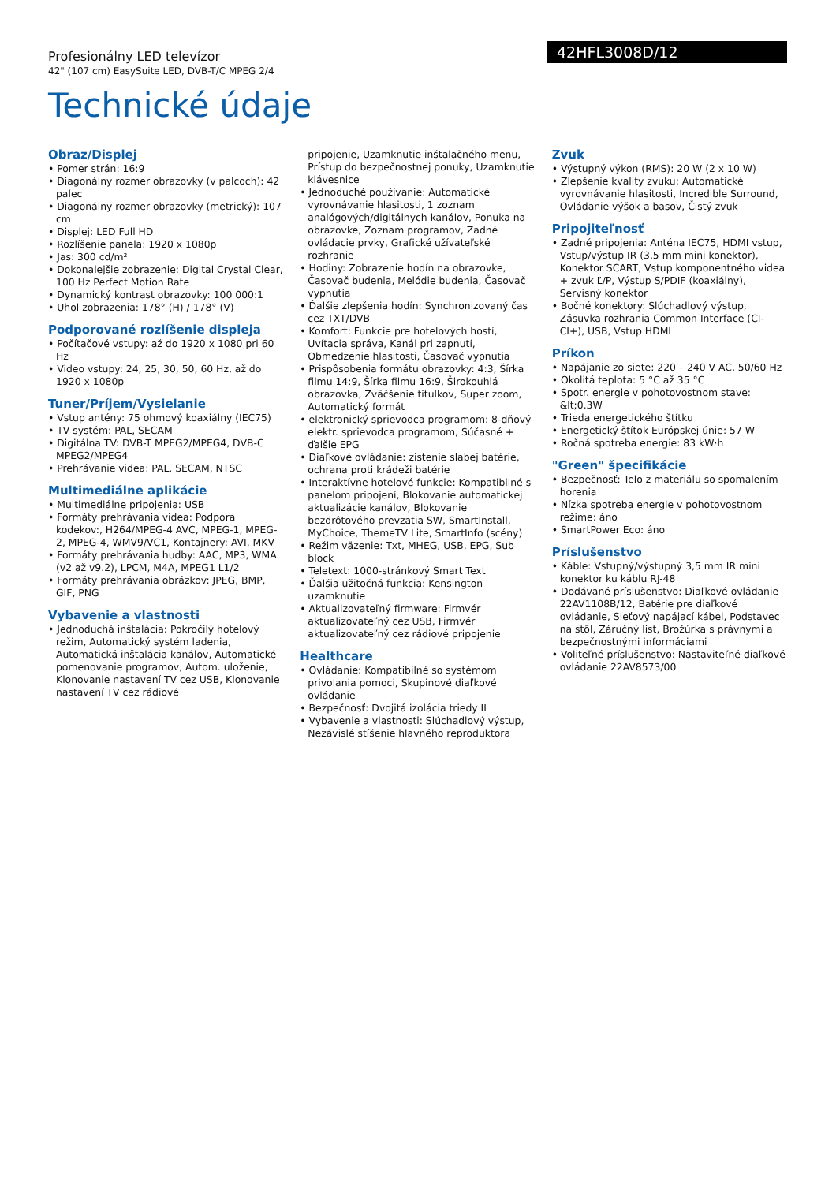Profesionálny LED televízor
42" (107 cm) EasySuite LED, DVB-T/C MPEG 2/4
42HFL3008D/12
Technické údaje
Obraz/Displej
• Pomer strán: 16:9
• Diagonálny rozmer obrazovky (v palcoch): 42 palec
• Diagonálny rozmer obrazovky (metrický): 107 cm
• Displej: LED Full HD
• Rozlíšenie panela: 1920 x 1080p
• Jas: 300 cd/m²
• Dokonalejšie zobrazenie: Digital Crystal Clear, 100 Hz Perfect Motion Rate
• Dynamický kontrast obrazovky: 100 000:1
• Uhol zobrazenia: 178° (H) / 178° (V)
Podporované rozlíšenie displeja
• Počítačové vstupy: až do 1920 x 1080 pri 60 Hz
• Video vstupy: 24, 25, 30, 50, 60 Hz, až do 1920 x 1080p
Tuner/Príjem/Vysielanie
• Vstup antény: 75 ohmový koaxiálny (IEC75)
• TV systém: PAL, SECAM
• Digitálna TV: DVB-T MPEG2/MPEG4, DVB-C MPEG2/MPEG4
• Prehrávanie videa: PAL, SECAM, NTSC
Multimediálne aplikácie
• Multimediálne pripojenia: USB
• Formáty prehrávania videa: Podpora kodekov:, H264/MPEG-4 AVC, MPEG-1, MPEG-2, MPEG-4, WMV9/VC1, Kontajnery: AVI, MKV
• Formáty prehrávania hudby: AAC, MP3, WMA (v2 až v9.2), LPCM, M4A, MPEG1 L1/2
• Formáty prehrávania obrázkov: JPEG, BMP, GIF, PNG
Vybavenie a vlastnosti
• Jednoduchá inštalácia: Pokročilý hotelový režim, Automatický systém ladenia, Automatická inštalácia kanálov, Automatické pomenovanie programov, Autom. uloženie, Klonovanie nastavení TV cez USB, Klonovanie nastavení TV cez rádiové
pripojenie, Uzamknutie inštalačného menu, Prístup do bezpečnostnej ponuky, Uzamknutie klávesnice
• Jednoduché používanie: Automatické vyrovnávanie hlasitosti, 1 zoznam analógových/digitálnych kanálov, Ponuka na obrazovke, Zoznam programov, Zadné ovládacie prvky, Grafické užívateľské rozhranie
• Hodiny: Zobrazenie hodín na obrazovke, Časovač budenia, Melódie budenia, Časovač vypnutia
• Ďalšie zlepšenia hodín: Synchronizovaný čas cez TXT/DVB
• Komfort: Funkcie pre hotelových hostí, Uvítacia správa, Kanál pri zapnutí, Obmedzenie hlasitosti, Časovač vypnutia
• Prispôsobenia formátu obrazovky: 4:3, Šírka filmu 14:9, Šírka filmu 16:9, Širokouhlá obrazovka, Zväčšenie titulkov, Super zoom, Automatický formát
• elektronický sprievodca programom: 8-dňový elektr. sprievodca programom, Súčasné + ďalšie EPG
• Diaľkové ovládanie: zistenie slabej batérie, ochrana proti krádeži batérie
• Interaktívne hotelové funkcie: Kompatibilné s panelom pripojení, Blokovanie automatickej aktualizácie kanálov, Blokovanie bezdrôtového prevzatia SW, SmartInstall, MyChoice, ThemeTV Lite, SmartInfo (scény)
• Režim väzenie: Txt, MHEG, USB, EPG, Sub block
• Teletext: 1000-stránkový Smart Text
• Ďalšia užitočná funkcia: Kensington uzamknutie
• Aktualizovateľný firmware: Firmvér aktualizovateľný cez USB, Firmvér aktualizovateľný cez rádiové pripojenie
Healthcare
• Ovládanie: Kompatibilné so systémom privolania pomoci, Skupinové diaľkové ovládanie
• Bezpečnosť: Dvojitá izolácia triedy II
• Vybavenie a vlastnosti: Slúchadlový výstup, Nezávislé stíšenie hlavného reproduktora
Zvuk
• Výstupný výkon (RMS): 20 W (2 x 10 W)
• Zlepšenie kvality zvuku: Automatické vyrovnávanie hlasitosti, Incredible Surround, Ovládanie výšok a basov, Čistý zvuk
Pripojiteľnosť
• Zadné pripojenia: Anténa IEC75, HDMI vstup, Vstup/výstup IR (3,5 mm mini konektor), Konektor SCART, Vstup komponentného videa + zvuk Ľ/P, Výstup S/PDIF (koaxiálny), Servisný konektor
• Bočné konektory: Slúchadlový výstup, Zásuvka rozhrania Common Interface (CI-CI+), USB, Vstup HDMI
Príkon
• Napájanie zo siete: 220 – 240 V AC, 50/60 Hz
• Okolitá teplota: 5 °C až 35 °C
• Spotr. energie v pohotovostnom stave: &lt;0.3W
• Trieda energetického štítku
• Energetický štítok Európskej únie: 57 W
• Ročná spotreba energie: 83 kW·h
"Green" špecifikácie
• Bezpečnosť: Telo z materiálu so spomalením horenia
• Nízka spotreba energie v pohotovostnom režime: áno
• SmartPower Eco: áno
Príslušenstvo
• Káble: Vstupný/výstupný 3,5 mm IR mini konektor ku káblu RJ-48
• Dodávané príslušenstvo: Diaľkové ovládanie 22AV1108B/12, Batérie pre diaľkové ovládanie, Sieťový napájací kábel, Podstavec na stôl, Záručný list, Brožúrka s právnymi a bezpečnostnými informáciami
• Voliteľné príslušenstvo: Nastaviteľné diaľkové ovládanie 22AV8573/00